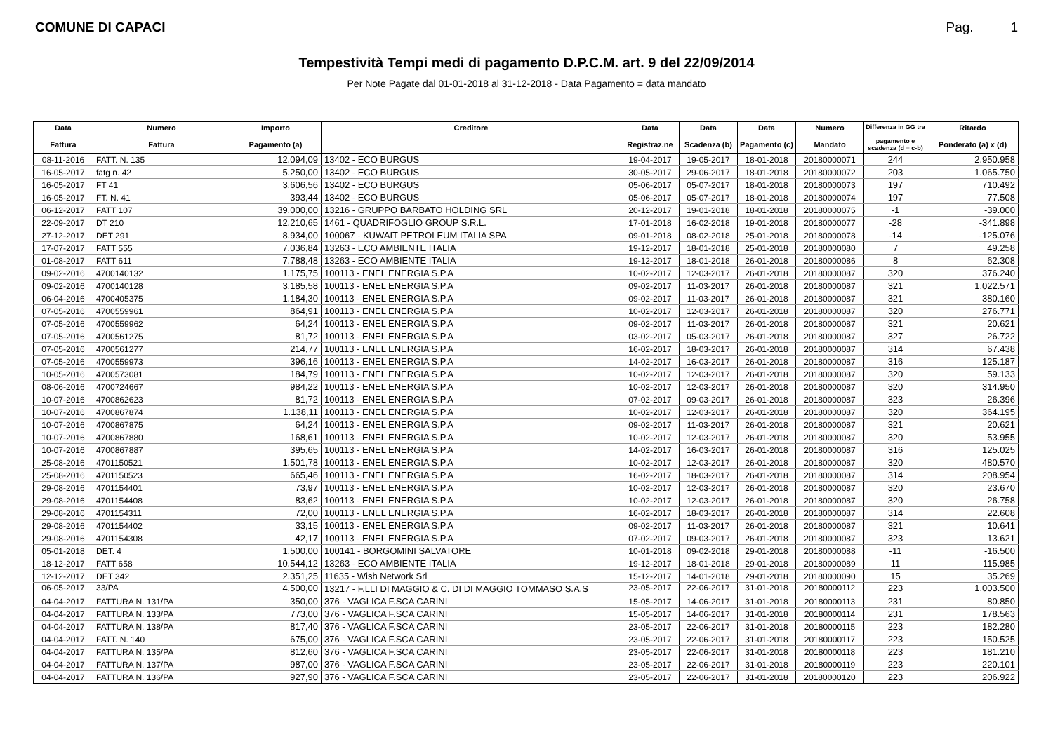COMUNE DI CAPACI Pag. 1
Tempestività Tempi medi di pagamento D.P.C.M. art. 9 del 22/09/2014
Per Note Pagate dal 01-01-2018 al 31-12-2018 - Data Pagamento = data mandato
| Data Fattura | Numero Fattura | Importo Pagamento (a) | Creditore | Data Registraz.ne | Data Scadenza (b) | Data Pagamento (c) | Numero Mandato | Differenza in GG tra pagamento e scadenza (d = c-b) | Ritardo Ponderato (a) x (d) |
| --- | --- | --- | --- | --- | --- | --- | --- | --- | --- |
| 08-11-2016 | FATT. N. 135 | 12.094,09 | 13402 - ECO BURGUS | 19-04-2017 | 19-05-2017 | 18-01-2018 | 20180000071 | 244 | 2.950.958 |
| 16-05-2017 | fatg n. 42 | 5.250,00 | 13402 - ECO BURGUS | 30-05-2017 | 29-06-2017 | 18-01-2018 | 20180000072 | 203 | 1.065.750 |
| 16-05-2017 | FT 41 | 3.606,56 | 13402 - ECO BURGUS | 05-06-2017 | 05-07-2017 | 18-01-2018 | 20180000073 | 197 | 710.492 |
| 16-05-2017 | FT. N. 41 | 393,44 | 13402 - ECO BURGUS | 05-06-2017 | 05-07-2017 | 18-01-2018 | 20180000074 | 197 | 77.508 |
| 06-12-2017 | FATT 107 | 39.000,00 | 13216 - GRUPPO BARBATO HOLDING SRL | 20-12-2017 | 19-01-2018 | 18-01-2018 | 20180000075 | -1 | -39.000 |
| 22-09-2017 | DT 210 | 12.210,65 | 1461 - QUADRIFOGLIO GROUP S.R.L. | 17-01-2018 | 16-02-2018 | 19-01-2018 | 20180000077 | -28 | -341.898 |
| 27-12-2017 | DET 291 | 8.934,00 | 100067 - KUWAIT PETROLEUM ITALIA SPA | 09-01-2018 | 08-02-2018 | 25-01-2018 | 20180000078 | -14 | -125.076 |
| 17-07-2017 | FATT 555 | 7.036,84 | 13263 - ECO AMBIENTE ITALIA | 19-12-2017 | 18-01-2018 | 25-01-2018 | 20180000080 | 7 | 49.258 |
| 01-08-2017 | FATT 611 | 7.788,48 | 13263 - ECO AMBIENTE ITALIA | 19-12-2017 | 18-01-2018 | 26-01-2018 | 20180000086 | 8 | 62.308 |
| 09-02-2016 | 4700140132 | 1.175,75 | 100113 - ENEL ENERGIA S.P.A | 10-02-2017 | 12-03-2017 | 26-01-2018 | 20180000087 | 320 | 376.240 |
| 09-02-2016 | 4700140128 | 3.185,58 | 100113 - ENEL ENERGIA S.P.A | 09-02-2017 | 11-03-2017 | 26-01-2018 | 20180000087 | 321 | 1.022.571 |
| 06-04-2016 | 4700405375 | 1.184,30 | 100113 - ENEL ENERGIA S.P.A | 09-02-2017 | 11-03-2017 | 26-01-2018 | 20180000087 | 321 | 380.160 |
| 07-05-2016 | 4700559961 | 864,91 | 100113 - ENEL ENERGIA S.P.A | 10-02-2017 | 12-03-2017 | 26-01-2018 | 20180000087 | 320 | 276.771 |
| 07-05-2016 | 4700559962 | 64,24 | 100113 - ENEL ENERGIA S.P.A | 09-02-2017 | 11-03-2017 | 26-01-2018 | 20180000087 | 321 | 20.621 |
| 07-05-2016 | 4700561275 | 81,72 | 100113 - ENEL ENERGIA S.P.A | 03-02-2017 | 05-03-2017 | 26-01-2018 | 20180000087 | 327 | 26.722 |
| 07-05-2016 | 4700561277 | 214,77 | 100113 - ENEL ENERGIA S.P.A | 16-02-2017 | 18-03-2017 | 26-01-2018 | 20180000087 | 314 | 67.438 |
| 07-05-2016 | 4700559973 | 396,16 | 100113 - ENEL ENERGIA S.P.A | 14-02-2017 | 16-03-2017 | 26-01-2018 | 20180000087 | 316 | 125.187 |
| 10-05-2016 | 4700573081 | 184,79 | 100113 - ENEL ENERGIA S.P.A | 10-02-2017 | 12-03-2017 | 26-01-2018 | 20180000087 | 320 | 59.133 |
| 08-06-2016 | 4700724667 | 984,22 | 100113 - ENEL ENERGIA S.P.A | 10-02-2017 | 12-03-2017 | 26-01-2018 | 20180000087 | 320 | 314.950 |
| 10-07-2016 | 4700862623 | 81,72 | 100113 - ENEL ENERGIA S.P.A | 07-02-2017 | 09-03-2017 | 26-01-2018 | 20180000087 | 323 | 26.396 |
| 10-07-2016 | 4700867874 | 1.138,11 | 100113 - ENEL ENERGIA S.P.A | 10-02-2017 | 12-03-2017 | 26-01-2018 | 20180000087 | 320 | 364.195 |
| 10-07-2016 | 4700867875 | 64,24 | 100113 - ENEL ENERGIA S.P.A | 09-02-2017 | 11-03-2017 | 26-01-2018 | 20180000087 | 321 | 20.621 |
| 10-07-2016 | 4700867880 | 168,61 | 100113 - ENEL ENERGIA S.P.A | 10-02-2017 | 12-03-2017 | 26-01-2018 | 20180000087 | 320 | 53.955 |
| 10-07-2016 | 4700867887 | 395,65 | 100113 - ENEL ENERGIA S.P.A | 14-02-2017 | 16-03-2017 | 26-01-2018 | 20180000087 | 316 | 125.025 |
| 25-08-2016 | 4701150521 | 1.501,78 | 100113 - ENEL ENERGIA S.P.A | 10-02-2017 | 12-03-2017 | 26-01-2018 | 20180000087 | 320 | 480.570 |
| 25-08-2016 | 4701150523 | 665,46 | 100113 - ENEL ENERGIA S.P.A | 16-02-2017 | 18-03-2017 | 26-01-2018 | 20180000087 | 314 | 208.954 |
| 29-08-2016 | 4701154401 | 73,97 | 100113 - ENEL ENERGIA S.P.A | 10-02-2017 | 12-03-2017 | 26-01-2018 | 20180000087 | 320 | 23.670 |
| 29-08-2016 | 4701154408 | 83,62 | 100113 - ENEL ENERGIA S.P.A | 10-02-2017 | 12-03-2017 | 26-01-2018 | 20180000087 | 320 | 26.758 |
| 29-08-2016 | 4701154311 | 72,00 | 100113 - ENEL ENERGIA S.P.A | 16-02-2017 | 18-03-2017 | 26-01-2018 | 20180000087 | 314 | 22.608 |
| 29-08-2016 | 4701154402 | 33,15 | 100113 - ENEL ENERGIA S.P.A | 09-02-2017 | 11-03-2017 | 26-01-2018 | 20180000087 | 321 | 10.641 |
| 29-08-2016 | 4701154308 | 42,17 | 100113 - ENEL ENERGIA S.P.A | 07-02-2017 | 09-03-2017 | 26-01-2018 | 20180000087 | 323 | 13.621 |
| 05-01-2018 | DET. 4 | 1.500,00 | 100141 - BORGOMINI SALVATORE | 10-01-2018 | 09-02-2018 | 29-01-2018 | 20180000088 | -11 | -16.500 |
| 18-12-2017 | FATT 658 | 10.544,12 | 13263 - ECO AMBIENTE ITALIA | 19-12-2017 | 18-01-2018 | 29-01-2018 | 20180000089 | 11 | 115.985 |
| 12-12-2017 | DET 342 | 2.351,25 | 11635 - Wish Network Srl | 15-12-2017 | 14-01-2018 | 29-01-2018 | 20180000090 | 15 | 35.269 |
| 06-05-2017 | 33/PA | 4.500,00 | 13217 - F.LLI DI MAGGIO & C. DI DI MAGGIO TOMMASO S.A.S | 23-05-2017 | 22-06-2017 | 31-01-2018 | 20180000112 | 223 | 1.003.500 |
| 04-04-2017 | FATTURA N. 131/PA | 350,00 | 376 - VAGLICA F.SCA CARINI | 15-05-2017 | 14-06-2017 | 31-01-2018 | 20180000113 | 231 | 80.850 |
| 04-04-2017 | FATTURA N. 133/PA | 773,00 | 376 - VAGLICA F.SCA CARINI | 15-05-2017 | 14-06-2017 | 31-01-2018 | 20180000114 | 231 | 178.563 |
| 04-04-2017 | FATTURA N. 138/PA | 817,40 | 376 - VAGLICA F.SCA CARINI | 23-05-2017 | 22-06-2017 | 31-01-2018 | 20180000115 | 223 | 182.280 |
| 04-04-2017 | FATT. N. 140 | 675,00 | 376 - VAGLICA F.SCA CARINI | 23-05-2017 | 22-06-2017 | 31-01-2018 | 20180000117 | 223 | 150.525 |
| 04-04-2017 | FATTURA N. 135/PA | 812,60 | 376 - VAGLICA F.SCA CARINI | 23-05-2017 | 22-06-2017 | 31-01-2018 | 20180000118 | 223 | 181.210 |
| 04-04-2017 | FATTURA N. 137/PA | 987,00 | 376 - VAGLICA F.SCA CARINI | 23-05-2017 | 22-06-2017 | 31-01-2018 | 20180000119 | 223 | 220.101 |
| 04-04-2017 | FATTURA N. 136/PA | 927,90 | 376 - VAGLICA F.SCA CARINI | 23-05-2017 | 22-06-2017 | 31-01-2018 | 20180000120 | 223 | 206.922 |